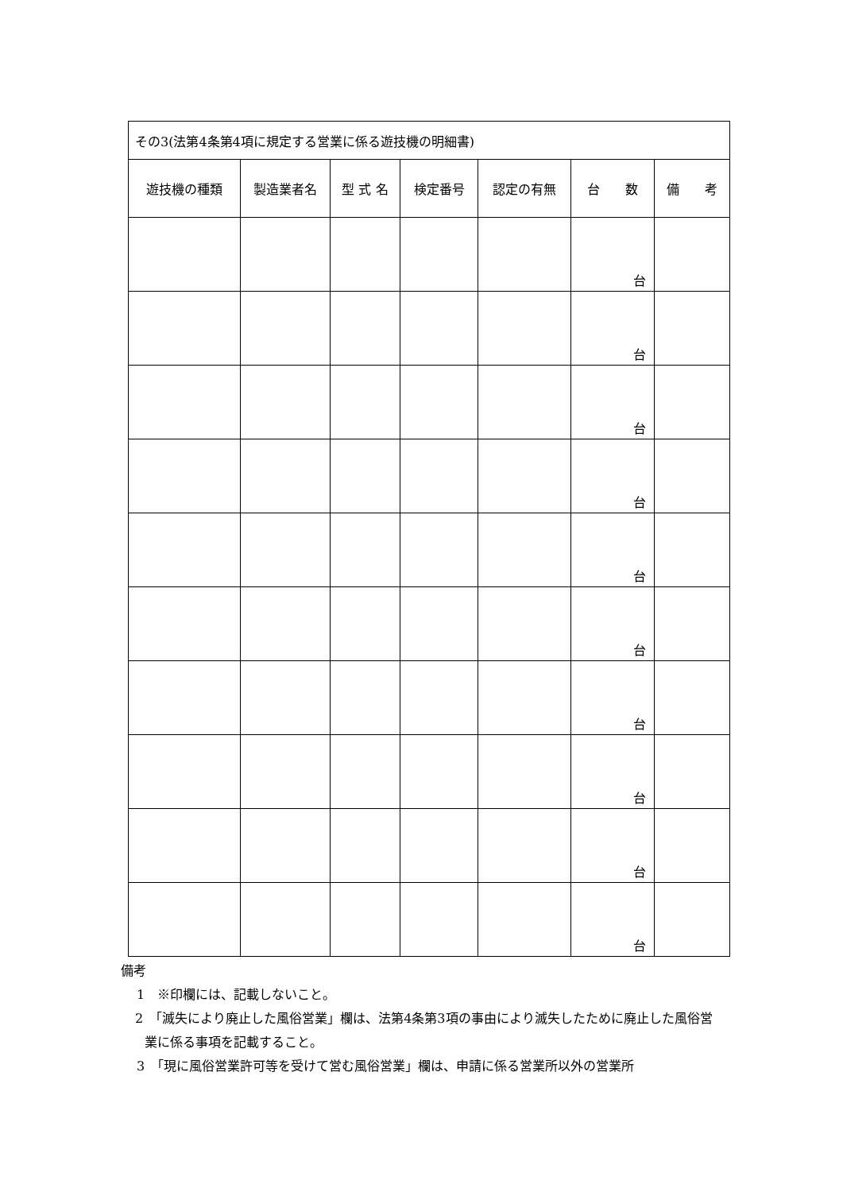| その3(法第4条第4項に規定する営業に係る遊技機の明細書) | | | | | | |
| 遊技機の種類 | 製造業者名 | 型 式 名 | 検定番号 | 認定の有無 | 台 数 | 備 考 |
| | | | | | 台 | |
| | | | | | 台 | |
| | | | | | 台 | |
| | | | | | 台 | |
| | | | | | 台 | |
| | | | | | 台 | |
| | | | | | 台 | |
| | | | | | 台 | |
| | | | | | 台 | |
| | | | | | 台 | |
備考
1　※印欄には、記載しないこと。
2　「滅失により廃止した風俗営業」欄は、法第4条第3項の事由により滅失したために廃止した風俗営業に係る事項を記載すること。
3　「現に風俗営業許可等を受けて営む風俗営業」欄は、申請に係る営業所以外の営業所